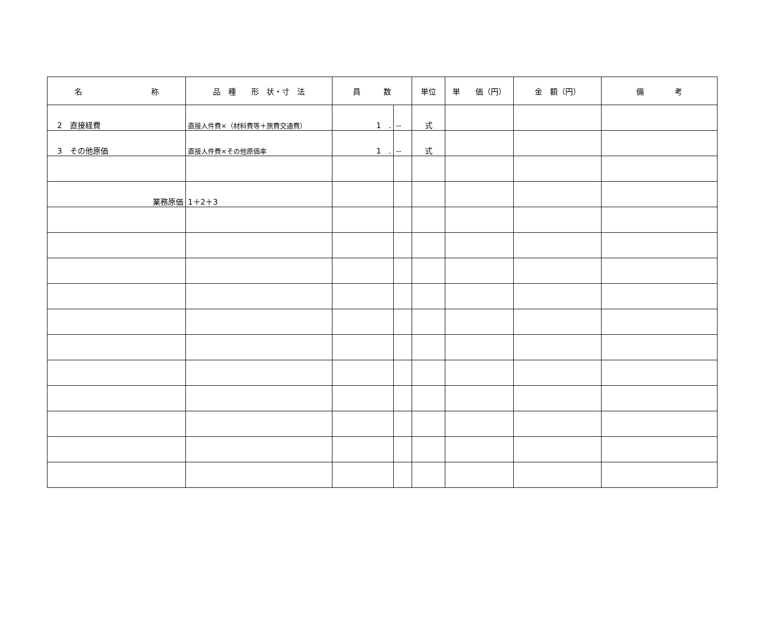| 名 称 | 品 種 形 状・寸 法 | 員 数 | | 単位 | 単 価（円） | 金 額（円） | 備 考 |
| --- | --- | --- | --- | --- | --- | --- | --- |
| 2 直接経費 | 直接人件費×（材料費等＋旅費交通費） | 1 . | -- | 式 | | | |
| 3 その他原価 | 直接人件費×その他原価率 | 1 . | -- | 式 | | | |
| 業務原価 | 1＋2＋3 | | | | | | |